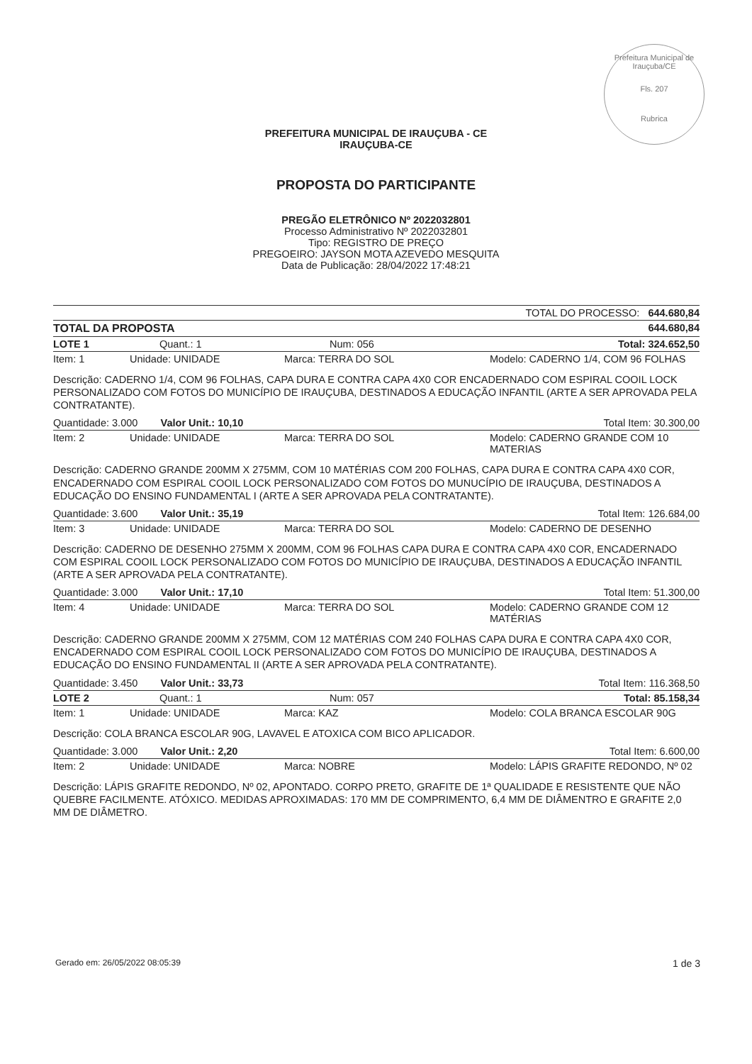Prefeitura Municipal de Irauçuba/CE
Fls. 207
Rubrica
PREFEITURA MUNICIPAL DE IRAUÇUBA - CE
IRAUÇUBA-CE
PROPOSTA DO PARTICIPANTE
PREGÃO ELETRÔNICO Nº 2022032801
Processo Administrativo Nº 2022032801
Tipo: REGISTRO DE PREÇO
PREGOEIRO: JAYSON MOTA AZEVEDO MESQUITA
Data de Publicação: 28/04/2022 17:48:21
| TOTAL DO PROCESSO: 644.680,84 | | | |
| TOTAL DA PROPOSTA | | 644.680,84 | |
| LOTE 1 | Quant.: 1 | Num: 056 | Total: 324.652,50 |
| Item: 1 | Unidade: UNIDADE | Marca: TERRA DO SOL | Modelo: CADERNO 1/4, COM 96 FOLHAS |
| Descrição: CADERNO 1/4, COM 96 FOLHAS, CAPA DURA E CONTRA CAPA 4X0 COR ENCADERNADO COM ESPIRAL COOIL LOCK PERSONALIZADO COM FOTOS DO MUNICÍPIO DE IRAUÇUBA, DESTINADOS A EDUCAÇÃO INFANTIL (ARTE A SER APROVADA PELA CONTRATANTE). | | | |
| Quantidade: 3.000 Valor Unit.: 10,10 | | Total Item: 30.300,00 | |
| Item: 2 | Unidade: UNIDADE | Marca: TERRA DO SOL | Modelo: CADERNO GRANDE COM 10 MATERIAS |
| Descrição: CADERNO GRANDE 200MM X 275MM, COM 10 MATÉRIAS COM 200 FOLHAS, CAPA DURA E CONTRA CAPA 4X0 COR, ENCADERNADO COM ESPIRAL COOIL LOCK PERSONALIZADO COM FOTOS DO MUNUCÍPIO DE IRAUÇUBA, DESTINADOS A EDUCAÇÃO DO ENSINO FUNDAMENTAL I (ARTE A SER APROVADA PELA CONTRATANTE). | | | |
| Quantidade: 3.600 Valor Unit.: 35,19 | | Total Item: 126.684,00 | |
| Item: 3 | Unidade: UNIDADE | Marca: TERRA DO SOL | Modelo: CADERNO DE DESENHO |
| Descrição: CADERNO DE DESENHO 275MM X 200MM, COM 96 FOLHAS CAPA DURA E CONTRA CAPA 4X0 COR, ENCADERNADO COM ESPIRAL COOIL LOCK PERSONALIZADO COM FOTOS DO MUNICÍPIO DE IRAUÇUBA, DESTINADOS A EDUCAÇÃO INFANTIL (ARTE A SER APROVADA PELA CONTRATANTE). | | | |
| Quantidade: 3.000 Valor Unit.: 17,10 | | Total Item: 51.300,00 | |
| Item: 4 | Unidade: UNIDADE | Marca: TERRA DO SOL | Modelo: CADERNO GRANDE COM 12 MATÉRIAS |
| Descrição: CADERNO GRANDE 200MM X 275MM, COM 12 MATÉRIAS COM 240 FOLHAS CAPA DURA E CONTRA CAPA 4X0 COR, ENCADERNADO COM ESPIRAL COOIL LOCK PERSONALIZADO COM FOTOS DO MUNICÍPIO DE IRAUÇUBA, DESTINADOS A EDUCAÇÃO DO ENSINO FUNDAMENTAL II (ARTE A SER APROVADA PELA CONTRATANTE). | | | |
| Quantidade: 3.450 Valor Unit.: 33,73 | | Total Item: 116.368,50 | |
| LOTE 2 | Quant.: 1 | Num: 057 | Total: 85.158,34 |
| Item: 1 | Unidade: UNIDADE | Marca: KAZ | Modelo: COLA BRANCA ESCOLAR 90G |
| Descrição: COLA BRANCA ESCOLAR 90G, LAVAVEL E ATOXICA COM BICO APLICADOR. | | | |
| Quantidade: 3.000 Valor Unit.: 2,20 | | Total Item: 6.600,00 | |
| Item: 2 | Unidade: UNIDADE | Marca: NOBRE | Modelo: LÁPIS GRAFITE REDONDO, Nº 02 |
| Descrição: LÁPIS GRAFITE REDONDO, Nº 02, APONTADO. CORPO PRETO, GRAFITE DE 1ª QUALIDADE E RESISTENTE QUE NÃO QUEBRE FACILMENTE. ATÓXICO. MEDIDAS APROXIMADAS: 170 MM DE COMPRIMENTO, 6,4 MM DE DIÂMENTRO E GRAFITE 2,0 MM DE DIÂMETRO. | | | |
Gerado em: 26/05/2022 08:05:39 1 de 3